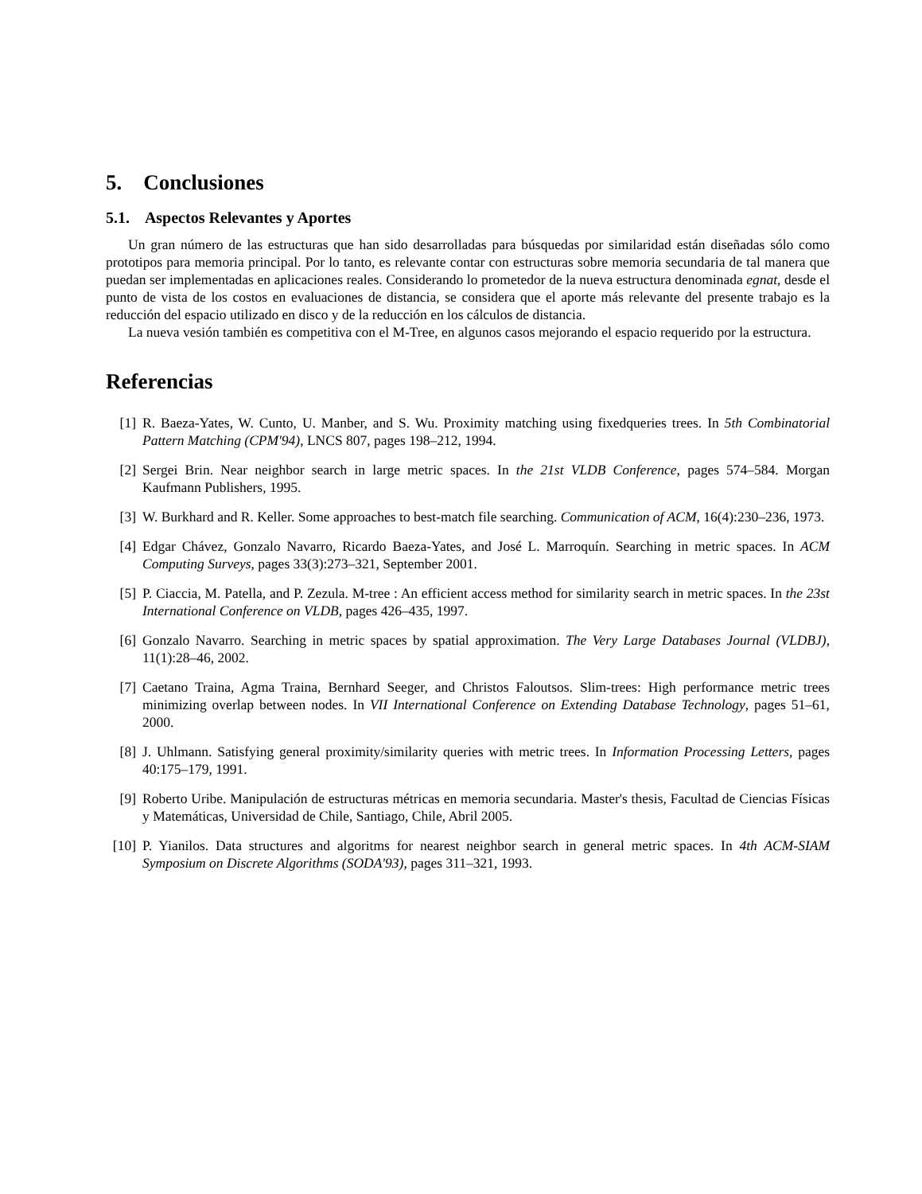5. Conclusiones
5.1. Aspectos Relevantes y Aportes
Un gran número de las estructuras que han sido desarrolladas para búsquedas por similaridad están diseñadas sólo como prototipos para memoria principal. Por lo tanto, es relevante contar con estructuras sobre memoria secundaria de tal manera que puedan ser implementadas en aplicaciones reales. Considerando lo prometedor de la nueva estructura denominada egnat, desde el punto de vista de los costos en evaluaciones de distancia, se considera que el aporte más relevante del presente trabajo es la reducción del espacio utilizado en disco y de la reducción en los cálculos de distancia.
La nueva vesión también es competitiva con el M-Tree, en algunos casos mejorando el espacio requerido por la estructura.
Referencias
[1] R. Baeza-Yates, W. Cunto, U. Manber, and S. Wu. Proximity matching using fixedqueries trees. In 5th Combinatorial Pattern Matching (CPM'94), LNCS 807, pages 198–212, 1994.
[2] Sergei Brin. Near neighbor search in large metric spaces. In the 21st VLDB Conference, pages 574–584. Morgan Kaufmann Publishers, 1995.
[3] W. Burkhard and R. Keller. Some approaches to best-match file searching. Communication of ACM, 16(4):230–236, 1973.
[4] Edgar Chávez, Gonzalo Navarro, Ricardo Baeza-Yates, and José L. Marroquín. Searching in metric spaces. In ACM Computing Surveys, pages 33(3):273–321, September 2001.
[5] P. Ciaccia, M. Patella, and P. Zezula. M-tree : An efficient access method for similarity search in metric spaces. In the 23st International Conference on VLDB, pages 426–435, 1997.
[6] Gonzalo Navarro. Searching in metric spaces by spatial approximation. The Very Large Databases Journal (VLDBJ), 11(1):28–46, 2002.
[7] Caetano Traina, Agma Traina, Bernhard Seeger, and Christos Faloutsos. Slim-trees: High performance metric trees minimizing overlap between nodes. In VII International Conference on Extending Database Technology, pages 51–61, 2000.
[8] J. Uhlmann. Satisfying general proximity/similarity queries with metric trees. In Information Processing Letters, pages 40:175–179, 1991.
[9] Roberto Uribe. Manipulación de estructuras métricas en memoria secundaria. Master's thesis, Facultad de Ciencias Físicas y Matemáticas, Universidad de Chile, Santiago, Chile, Abril 2005.
[10] P. Yianilos. Data structures and algoritms for nearest neighbor search in general metric spaces. In 4th ACM-SIAM Symposium on Discrete Algorithms (SODA'93), pages 311–321, 1993.